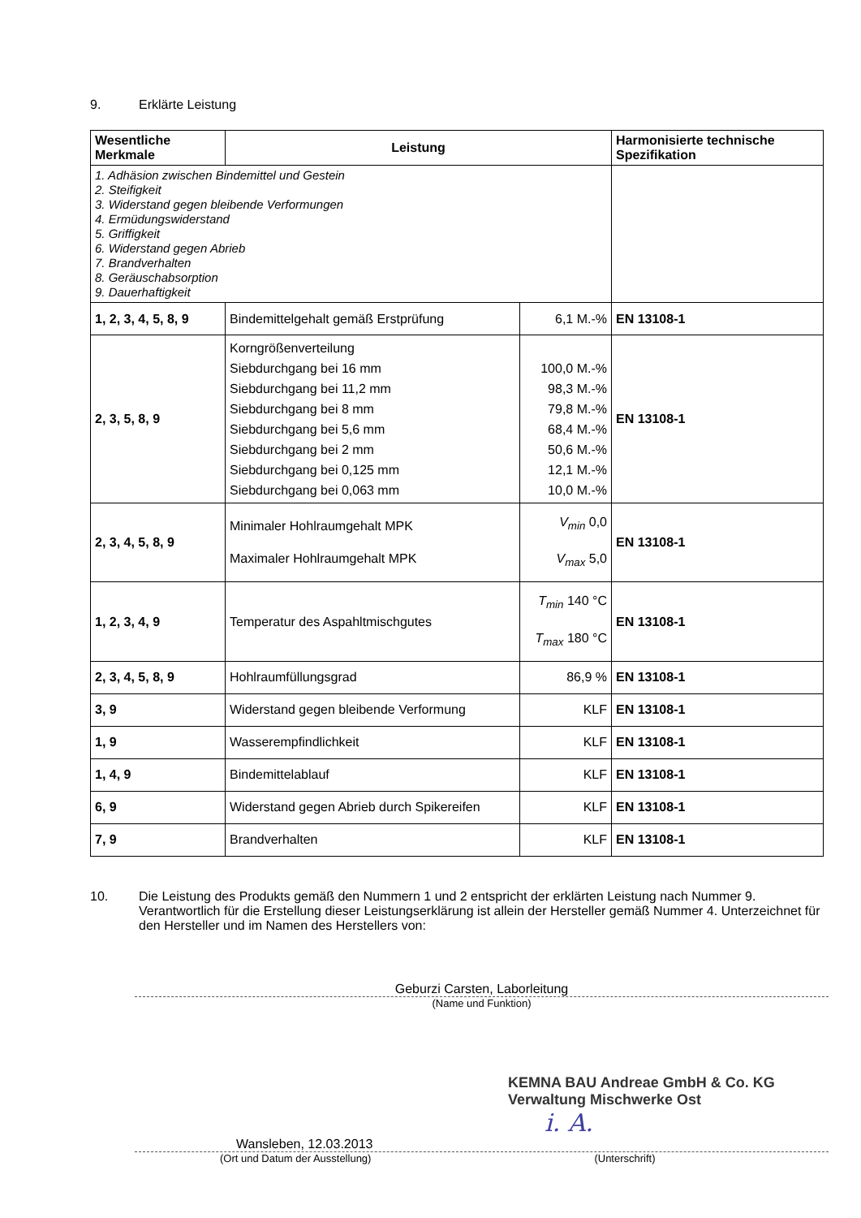9. Erklärte Leistung
| Wesentliche Merkmale | Leistung | | Harmonisierte technische Spezifikation |
| --- | --- | --- | --- |
| 1. Adhäsion zwischen Bindemittel und Gestein 2. Steifigkeit 3. Widerstand gegen bleibende Verformungen 4. Ermüdungswiderstand 5. Griffigkeit 6. Widerstand gegen Abrieb 7. Brandverhalten 8. Geräuschabsorption 9. Dauerhaftigkeit | | | |
| 1, 2, 3, 4, 5, 8, 9 | Bindemittelgehalt gemäß Erstprüfung | 6,1 M.-% | EN 13108-1 |
| 2, 3, 5, 8, 9 | Korngrößenverteilung Siebdurchgang bei 16 mm Siebdurchgang bei 11,2 mm Siebdurchgang bei 8 mm Siebdurchgang bei 5,6 mm Siebdurchgang bei 2 mm Siebdurchgang bei 0,125 mm Siebdurchgang bei 0,063 mm | 100,0 M.-% 98,3 M.-% 79,8 M.-% 68,4 M.-% 50,6 M.-% 12,1 M.-% 10,0 M.-% | EN 13108-1 |
| 2, 3, 4, 5, 8, 9 | Minimaler Hohlraumgehalt MPK Maximaler Hohlraumgehalt MPK | V<sub>min</sub> 0,0 V<sub>max</sub> 5,0 | EN 13108-1 |
| 1, 2, 3, 4, 9 | Temperatur des Aspahltmischgutes | T<sub>min</sub> 140 °C T<sub>max</sub> 180 °C | EN 13108-1 |
| 2, 3, 4, 5, 8, 9 | Hohlraumfüllungsgrad | 86,9 % | EN 13108-1 |
| 3, 9 | Widerstand gegen bleibende Verformung | KLF | EN 13108-1 |
| 1, 9 | Wasserempfindlichkeit | KLF | EN 13108-1 |
| 1, 4, 9 | Bindemittelablauf | KLF | EN 13108-1 |
| 6, 9 | Widerstand gegen Abrieb durch Spikereifen | KLF | EN 13108-1 |
| 7, 9 | Brandverhalten | KLF | EN 13108-1 |
10. Die Leistung des Produkts gemäß den Nummern 1 und 2 entspricht der erklärten Leistung nach Nummer 9. Verantwortlich für die Erstellung dieser Leistungserklärung ist allein der Hersteller gemäß Nummer 4. Unterzeichnet für den Hersteller und im Namen des Herstellers von:
Geburzi Carsten, Laborleitung
(Name und Funktion)
KEMNA BAU Andreae GmbH & Co. KG
Verwaltung Mischwerke Ost
i. A.
Wansleben, 12.03.2013
(Ort und Datum der Ausstellung) (Unterschrift)